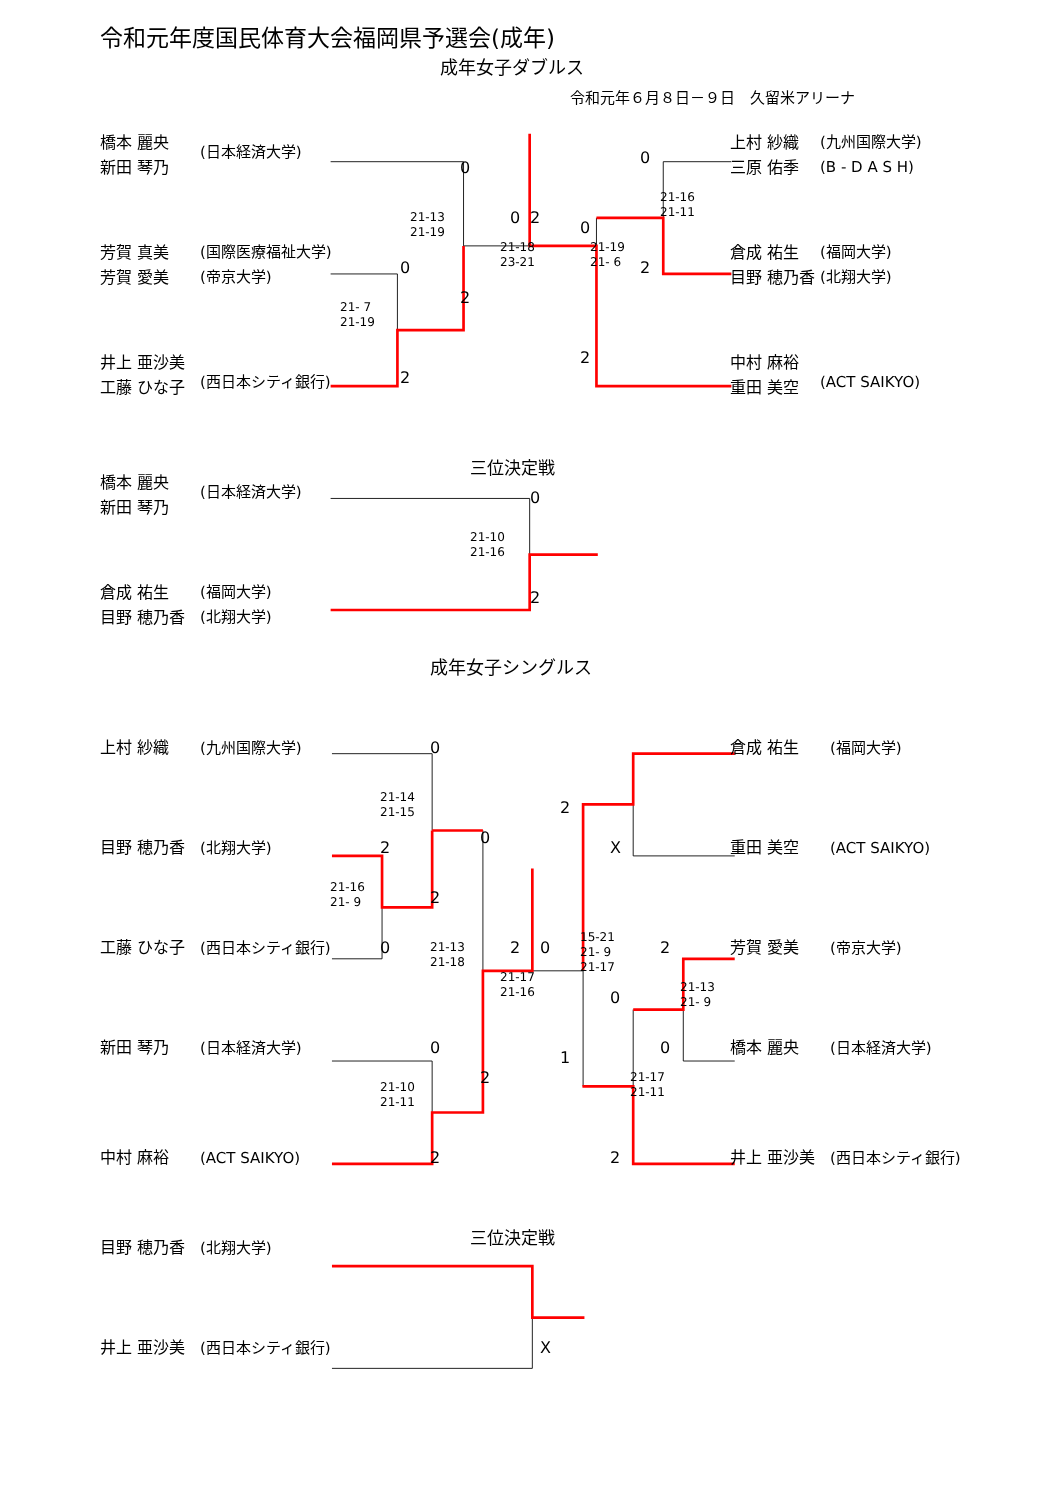令和元年度国民体育大会福岡県予選会(成年)
成年女子ダブルス
令和元年６月８日－９日　久留米アリーナ
橋本 麗央
新田 琴乃
(日本経済大学)
芳賀 真美
芳賀 愛美
(国際医療福祉大学)
(帝京大学)
井上 亜沙美
工藤 ひな子
(西日本シティ銀行)
0
21-13
21-19
0
2
0
21-18
23-21
2
21- 7
21-19
2
0
21-16
21-11
0
21-19
21- 6
2
2
上村 紗織
三原 佑季
(九州国際大学)
(B - D A S H)
倉成 祐生
目野 穂乃香
(福岡大学)
(北翔大学)
中村 麻裕
重田 美空
(ACT SAIKYO)
三位決定戦
橋本 麗央
新田 琴乃
(日本経済大学)
0
21-10
21-16
倉成 祐生
目野 穂乃香
(福岡大学)
(北翔大学)
2
成年女子シングルス
上村 紗織
(九州国際大学)
0
倉成 祐生
(福岡大学)
21-14
21-15
2
0
目野 穂乃香
(北翔大学)
2
X
重田 美空
(ACT SAIKYO)
21-16
21- 9
2
15-21
21- 9
21-17
工藤 ひな子
(西日本シティ銀行)
0
21-13
21-18
2
0
2
芳賀 愛美
(帝京大学)
21-17
21-16
21-13
21- 9
0
新田 琴乃
(日本経済大学)
0
0
橋本 麗央
(日本経済大学)
1
2
21-17
21-11
21-10
21-11
中村 麻裕
(ACT SAIKYO)
2
2
井上 亜沙美
(西日本シティ銀行)
三位決定戦
目野 穂乃香
(北翔大学)
井上 亜沙美
(西日本シティ銀行)
X